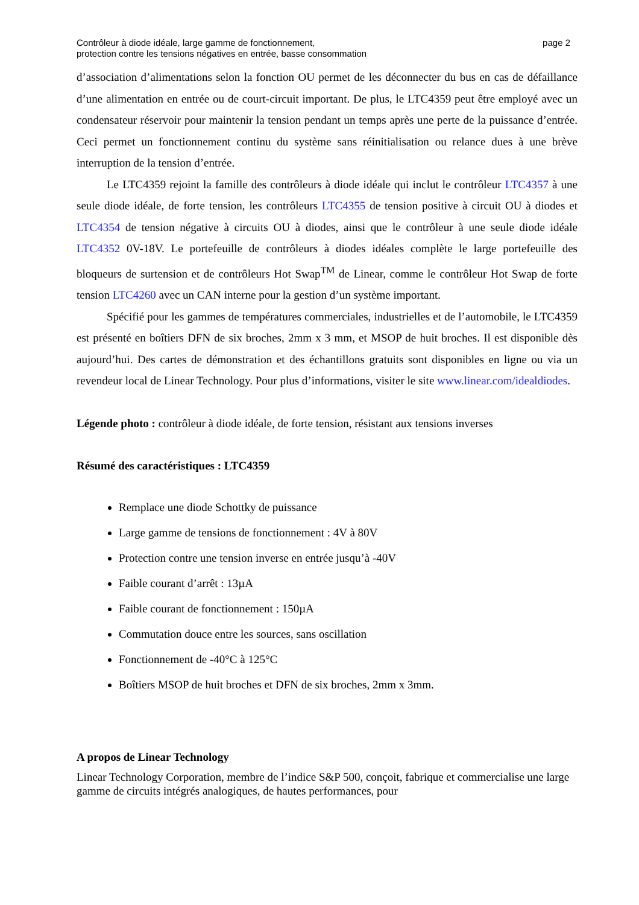Contrôleur à diode idéale, large gamme de fonctionnement,
protection contre les tensions négatives en entrée, basse consommation
page 2
d’association d’alimentations selon la fonction OU permet de les déconnecter du bus en cas de défaillance d’une alimentation en entrée ou de court-circuit important. De plus, le LTC4359 peut être employé avec un condensateur réservoir pour maintenir la tension pendant un temps après une perte de la puissance d’entrée. Ceci permet un fonctionnement continu du système sans réinitialisation ou relance dues à une brève interruption de la tension d’entrée.
Le LTC4359 rejoint la famille des contrôleurs à diode idéale qui inclut le contrôleur LTC4357 à une seule diode idéale, de forte tension, les contrôleurs LTC4355 de tension positive à circuit OU à diodes et LTC4354 de tension négative à circuits OU à diodes, ainsi que le contrôleur à une seule diode idéale LTC4352 0V-18V. Le portefeuille de contrôleurs à diodes idéales complète le large portefeuille des bloqueurs de surtension et de contrôleurs Hot Swap<sup>TM</sup> de Linear, comme le contrôleur Hot Swap de forte tension LTC4260 avec un CAN interne pour la gestion d’un système important.
Spécifié pour les gammes de températures commerciales, industrielles et de l’automobile, le LTC4359 est présenté en boîtiers DFN de six broches, 2mm x 3 mm, et MSOP de huit broches. Il est disponible dès aujourd’hui. Des cartes de démonstration et des échantillons gratuits sont disponibles en ligne ou via un revendeur local de Linear Technology. Pour plus d’informations, visiter le site www.linear.com/idealdiodes.
Légende photo : contrôleur à diode idéale, de forte tension, résistant aux tensions inverses
Résumé des caractéristiques : LTC4359
Remplace une diode Schottky de puissance
Large gamme de tensions de fonctionnement : 4V à 80V
Protection contre une tension inverse en entrée jusqu’à -40V
Faible courant d’arrêt : 13µA
Faible courant de fonctionnement : 150µA
Commutation douce entre les sources, sans oscillation
Fonctionnement de -40°C à 125°C
Boîtiers MSOP de huit broches et DFN de six broches, 2mm x 3mm.
A propos de Linear Technology
Linear Technology Corporation, membre de l’indice S&P 500, conçoit, fabrique et commercialise une large gamme de circuits intégrés analogiques, de hautes performances, pour